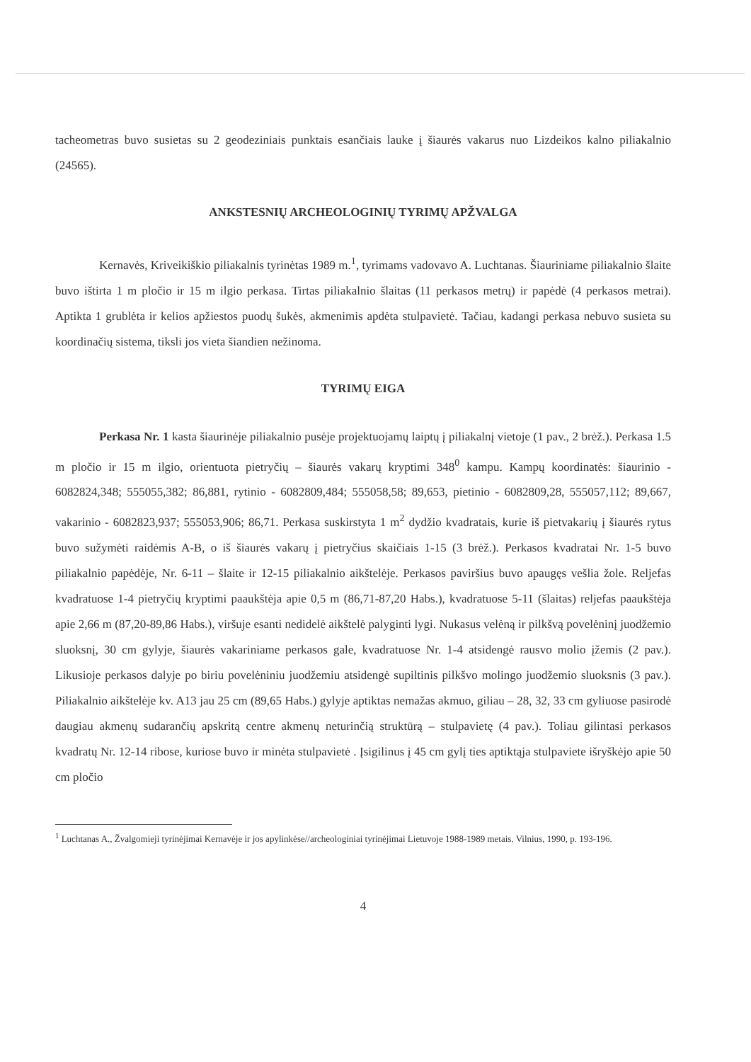tacheometras buvo susietas su 2 geodeziniais punktais esančiais lauke į šiaurės vakarus nuo Lizdeikos kalno piliakalnio (24565).
ANKSTESNIŲ ARCHEOLOGINIŲ TYRIMŲ APŽVALGA
Kernavės, Kriveikiškio piliakalnis tyrinėtas 1989 m.<sup>1</sup>, tyrimams vadovavo A. Luchtanas. Šiauriniame piliakalnio šlaite buvo ištirta 1 m pločio ir 15 m ilgio perkasa. Tirtas piliakalnio šlaitas (11 perkasos metrų) ir papėdė (4 perkasos metrai). Aptikta 1 grublėta ir kelios apžiestos puodų šukės, akmenimis apdėta stulpavietė. Tačiau, kadangi perkasa nebuvo susieta su koordinačių sistema, tiksli jos vieta šiandien nežinoma.
TYRIMŲ EIGA
Perkasa Nr. 1 kasta šiaurinėje piliakalnio pusėje projektuojamų laiptų į piliakalnį vietoje (1 pav., 2 brėž.). Perkasa 1.5 m pločio ir 15 m ilgio, orientuota pietryčių – šiaurės vakarų kryptimi 348<sup>0</sup> kampu. Kampų koordinatės: šiaurinio - 6082824,348; 555055,382; 86,881, rytinio - 6082809,484; 555058,58; 89,653, pietinio - 6082809,28, 555057,112; 89,667, vakarinio - 6082823,937; 555053,906; 86,71. Perkasa suskirstyta 1 m<sup>2</sup> dydžio kvadratais, kurie iš pietvakarių į šiaurės rytus buvo sužymėti raidėmis A-B, o iš šiaurės vakarų į pietryčius skaičiais 1-15 (3 brėž.). Perkasos kvadratai Nr. 1-5 buvo piliakalnio papėdėje, Nr. 6-11 – šlaite ir 12-15 piliakalnio aikštelėje. Perkasos paviršius buvo apaugęs vešlia žole. Reljefas kvadratuose 1-4 pietryčių kryptimi paaukštėja apie 0,5 m (86,71-87,20 Habs.), kvadratuose 5-11 (šlaitas) reljefas paaukštėja apie 2,66 m (87,20-89,86 Habs.), viršuje esanti nedidelė aikštelė palyginti lygi. Nukasus velėną ir pilkšvą povelėninį juodžemio sluoksnį, 30 cm gylyje, šiaurės vakariniame perkasos gale, kvadratuose Nr. 1-4 atsidengė rausvo molio įžemis (2 pav.). Likusioje perkasos dalyje po biriu povelėniniu juodžemiu atsidengė supiltinis pilkšvo molingo juodžemio sluoksnis (3 pav.). Piliakalnio aikštelėje kv. A13 jau 25 cm (89,65 Habs.) gylyje aptiktas nemažas akmuo, giliau – 28, 32, 33 cm gyliuose pasirodė daugiau akmenų sudarančių apskritą centre akmenų neturinčią struktūrą – stulpavietę (4 pav.). Toliau gilintasi perkasos kvadratų Nr. 12-14 ribose, kuriose buvo ir minėta stulpavietė . Įsigilinus į 45 cm gylį ties aptiktąja stulpaviete išryškėjo apie 50 cm pločio
<sup>1</sup> Luchtanas A., Žvalgomieji tyrinėjimai Kernavėje ir jos apylinkėse//archeologiniai tyrinėjimai Lietuvoje 1988-1989 metais. Vilnius, 1990, p. 193-196.
4